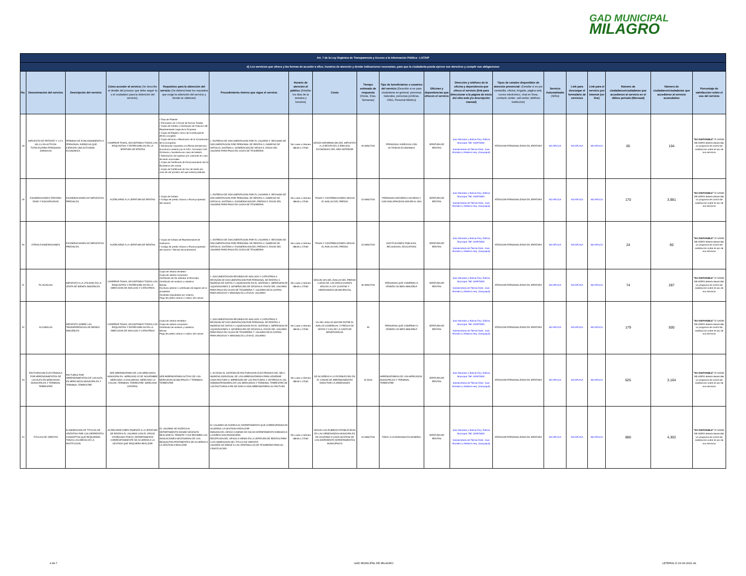GAD MUNICIPAL
MILAGRO
| Art. 7 de la Ley Orgánica de Transparencia y Acceso a la Información Pública - LOTAIP | | | | | | | | | | | | | | | | | | |
| d) Los servicios que ofrece y las formas de acceder a ellos, horarios de atención y demás indicaciones necesarias, para que la ciudadanía pueda ejercer sus derechos y cumplir sus obligaciones | | | | | | | | | | | | | | | | | | |
| No. | Denominación del servicio | Descripción del servicio | Cómo acceder al servicio (Se describe el detalle del proceso que debe seguir la o el ciudadano para la obtención del servicio). | Requisitos para la obtención del servicio (Se deberá listar los requisitos que exige la obtención del servicio y donde se obtienen) | Procedimiento interno que sigue el servicio | Horario de atención al público (Detallar los días de la semana y horarios) | Costo | Tiempo estimado de respuesta (Horas, Días, Semanas) | Tipo de beneficiarios o usuarios del servicio (Describir si es para ciudadanía en general, personas naturales, personas jurídicas, ONG, Personal Médico) | Oficinas y dependencias que ofrecen el servicio | Dirección y teléfono de la oficina y dependencia que ofrece el servicio (link para direccionar a la página de inicio del sitio web y/o descripción manual) | Tipos de canales disponibles de atención presencial: (Detallar si es por ventanilla, oficina, brigada, página web, correo electrónico, chat en línea, contacto center, call center, teléfono institución) | Servicio Automatizado (Si/No) | Link para descargar el formulario de servicios | Link para el servicio por internet (on line) | Número de ciudadanos/ciudadanas que accedieron al servicio en el último período (Mensual) | Número de ciudadanos/ciudadanas que accedieron al servicio acumulativo | Porcentaje de satisfacción sobre el uso del servicio |
| 18 | IMPUESTO DE PATENTE Y 1.5 X MIL A LOS ACTIVOS TOTALES,PARA PERSONAS JURIDICAS | PERMISO DE FUNCIONAMIENTO A PERSONAS JURIDICAS QUE EJERCEN UNA ACTIVIDAD ECONOMICA | COMPRAR TASAS, ADJUNTANDO TODOS LOS REQUISITOS Y ENTREGARLOS EN LA JEFATURA DE RENTAS | • Tasa de Patente • Formulario de 1.5x1mil de Activos Totales • Copia de Cédula y Certificado de Votación del Representante Legal de la Empresa • Copia de Registro Único de Contribuyente (RUC) completo • Copia del Acta o Resolución de la Constitución de la Compañía • Declaración Impuesto a la Renta del ejercicio económico anterior por el S.R.I. formulario 102, Ordinaria y Sustitutiva en caso de haberlo • Distribución de ingresos por cantones en caso de tener sucursales • Copia de Certificado de Funcionamiento de los Bomberos año actual • Copia de Certificado de Uso de Suelo (en caso de ser primera vez que solicita patente) | 1. ENTREGA DE DOCUMENTACION POR EL USUARIO 2. REVISION DE DOCUMENTACION POR PERSONAL DE RENTAS 3. INGRESO DE DATOS AL SISTEMA 4. GENERACION DE DEUDA 5. ENVIO DEL USUARIO PARA PAGO EN CAJAS DE TESORERIA | De Lunes a Viernes 08h00 a 17h00 | SEGÚN INFORMACION DEL IMPUESTO A LA RENTA DEL EJERCICIO ECONOMICO DEL AÑO ANTERIOR | 20 MINUTOS | PERSONAS JURIDICAS CON ACTIVIDAD ECONOMICA | JEFATURA DE RENTAS | Juan Montalvo y Bolívar Esq. Edificio Municipal. Telf. 042970002. Subsecretaria de Tierras Direc. Juan Montalvo y Malecón esq. (Guayaquil) | ATENCION PERSONALIZADA EN JEFATURA | NO APLICA | NO APLICA | NO APLICA | 65 | 104 | "NO DISPONIBLE" El GADM-MILAGRO deberá desarrollar un programa de control de satisfacción sobre el uso de sus servicios |
| 19 | EXONERACIONES TERCERA EDAD Y DISCAPACIDAD | EXONERACIONES DE IMPUESTOS PREDIALES | ACERCARSE A LA JEFATURA DE RENTAS | • Copia de Cédula • Codigo de predio Urbano o Rural propiedad del usuario | 1. ENTREGA DE DOCUMENTACION POR EL USUARIO 2. REVISION DE DOCUMENTACION POR PERSONAL DE RENTAS 3. INGRESO DE DATOS AL SISTEMA 4. EXONERACION DEL PREDIO 5. ENVIO DEL USUARIO PARA PAGO EN CAJAS DE TESORERIA | De Lunes a Viernes 08h00 a 17h00 | TASAS Y CONTRIBUCIONES SEGÚN EL AVALUO DEL PREDIO | 10 MINUTOS | PERSONAS MAYORES A 65 AÑOS Y CON DISCAPACIDAD MAYOR AL 40% | JEFATURA DE RENTAS | Juan Montalvo y Bolívar Esq. Edificio Municipal. Telf. 042970002. Subsecretaria de Tierras Direc. Juan Montalvo y Malecón esq. (Guayaquil) | ATENCION PERSONALIZADA EN JEFATURA | NO APLICA | NO APLICA | NO APLICA | 170 | 3,981 | "NO DISPONIBLE" El GADM-MILAGRO deberá desarrollar un programa de control de satisfacción sobre el uso de sus servicios |
| 20 | OTRAS EXONERACIONES | EXONERACIONES DE IMPUESTOS PREDIALES | ACERCARSE A LA JEFATURA DE RENTAS | • Copia de Cédula de Representante de Institución • Codigo de predio Urbano o Rural propiedad del usuario • Demás documentación | 1. ENTREGA DE DOCUMENTACION POR EL USUARIO 2. REVISION DE DOCUMENTACION POR PERSONAL DE RENTAS 3. INGRESO DE DATOS AL SISTEMA 4. EXONERACION DEL PREDIO 5. ENVIO DEL USUARIO PARA PAGO EN CAJAS DE TESORERIA | De Lunes a Viernes 08h00 a 17h00 | TASAS Y CONTRIBUCIONES SEGÚN EL AVALUO DEL PREDIO | 15 MINUTOS | INSTITUCIONES PUBLICAS, RELIGIOSAS, EDUCATIVAS | JEFATURA DE RENTAS | Juan Montalvo y Bolívar Esq. Edificio Municipal. Telf. 042970002. Subsecretaria de Tierras Direc. Juan Montalvo y Malecón esq. (Guayaquil) | ATENCION PERSONALIZADA EN JEFATURA | NO APLICA | NO APLICA | NO APLICA | 24 | 90 | "NO DISPONIBLE" El GADM-MILAGRO deberá desarrollar un programa de control de satisfacción sobre el uso de sus servicios |
| 21 | PLUSVALIAS | IMPUESTO A LA UTILIDAD EN LA VENTA DE BIENES INMUEBLES | COMPRAR TASAS, ADJUNTANDO TODOS LOS REQUISITOS Y ENTREGARLOS EN LA DIRECCION DE AVALUOS Y CATASTROS | Copia de cédula vendedor Copia de cédula comprador Certificado de No adeudar al Municipio Certificado de avalúos y catastros Minuta Escritura anterior o certificado de registro de la propiedad Alcabalas (liquidadas por notario) Pago de predio urbano o rustico año actual | 1. DOCUMENTACION RECIBIDA DE AVALUOS Y CATASTROS 2. REVISION DE DOCUMENTACION POR PERSONAL DE RENTAS 3. INGRESO DE DATOS Y LIQUIDACION EN EL SISTEMA 4. IMPRESION DE LIQUIDACIONES 5. GENERACION DE DEUDAS 6. ENVIO DEL USUARIO PARA PAGO EN CAJAS DE TESORERIA 7. USUARIO DEJA COPIAS PARA ARCHIVO Y ORIGINALES LLEVA EL USUARIO | De Lunes a Viernes 08h00 a 17h00 | SEGÚN 10% DEL AVALUO DEL PREDIO LUEGO DE LAS DEDUCCIONES SEGÚN LA LEY (COOTAD Y ORDENANZAS MUNICIPALES) | 30 MINUTOS | PERSONAS QUE COMPRAN O VENDEN UN BIEN INMUEBLE | JEFATURA DE RENTAS | Juan Montalvo y Bolívar Esq. Edificio Municipal. Telf. 042970002. Subsecretaria de Tierras Direc. Juan Montalvo y Malecón esq. (Guayaquil) | ATENCION PERSONALIZADA EN JEFATURA | NO APLICA | NO APLICA | NO APLICA | 74 | 287 | "NO DISPONIBLE" El GADM-MILAGRO deberá desarrollar un programa de control de satisfacción sobre el uso de sus servicios |
| 22 | ALCABALAS | IMPUESTO SOBRE LAS TRANSFERENCIAS DE BIENES INMUEBLES | COMPRAR TASAS, ADJUNTANDO TODOS LOS REQUISITOS Y ENTREGARLOS EN LA DIRECCION DE AVALUOS Y CATASTROS | Copia de cédula vendedor Copia de cédula comprador Certificado de avalúos y catastros Minuta Pago de predio urbano o rustico año actual | 1. DOCUMENTACION RECIBIDA DE AVALUOS Y CATASTROS 2. REVISION DE DOCUMENTACION POR PERSONAL DE RENTAS 3. INGRESO DE DATOS Y LIQUIDACION EN EL SISTEMA 4. IMPRESION DE LIQUIDACIONES 5. GENERACION DE DEUDAS 6. ENVIO DEL USUARIO PARA PAGO EN CAJAS DE TESORERIA 7. USUARIO DEJA COPIAS PARA ARCHIVO Y ORIGINALES LLEVA EL USUARIO | De Lunes a Viernes 08h00 a 17h00 | 1% DEL AVALUO MAYOR ENTRE EL AVALUO COMERCIAL Y PRECIO DE VENTA Y 0,3% DE LA JUNTA DE BENEFICENCIA | 30 | PERSONAS QUE COMPRAN O VENDEN UN BIEN INMUEBLE | JEFATURA DE RENTAS | Juan Montalvo y Bolívar Esq. Edificio Municipal. Telf. 042970002. Subsecretaria de Tierras Direc. Juan Montalvo y Malecón esq. (Guayaquil) | ATENCION PERSONALIZADA EN JEFATURA | NO APLICA | NO APLICA | NO APLICA | 179 | 500 | "NO DISPONIBLE" El GADM-MILAGRO deberá desarrollar un programa de control de satisfacción sobre el uso de sus servicios |
| 23 | FACTURACION ELECTRONICA POR ARRENDAMIENTOS DE LOCALES EN MERCADOS MUNICIPALES Y TERMINAL TERRESTRE | FACTURAS POR ARRENDAMIENTOS DE LOCALES EN MERCADOS MUNICIPALES Y TERMINAL TERRESTRE | SER ARRENDATARIO DE LOS MERCADOS MUNICIPALES: -MERCADO 22 DE NOVIEMBRE -MERCADO LA DOLOROSA -MERCADO LA COLON -TERMINAL TERRESTRE -MERCADO CENTRAL | SER ARRENDATARIO ACTIVO DE LOS MERCADOS MUNICIPALES Y TERMINAL TERRESTRE | 1. ACCESO AL SISTEMA DE FACTURACION ELECTRONICA DEL SRI 2. INGRESO INDIVIDUAL DE LOS ARRENDATARIOS PARA GENERAR CADA FACTURA 3. IMPRESIÓN DE LAS FACTURAS 4. ENTREGA A LOS ADMINISTRADORES DE LOS MERCADOS Y TERMINAL TERRESTRE DE LAS FACTURAS A FIN DE DAR A CADA ARRENDATARIO SU FACTURA | De Lunes a Viernes 08h00 a 17h00 | DE ACUERDO A LO ESTABLECIDO EN EL CANON DE ARRENDAMIENTO DADO POR LA ORDENANZA | 15 DIAS | ARRENDATARIOS DE LOS MERCADOS MUNICIPALES Y TERMINAL TERRESTRE | JEFATURA DE RENTAS | Juan Montalvo y Bolívar Esq. Edificio Municipal. Telf. 042970002. Subsecretaria de Tierras Direc. Juan Montalvo y Malecón esq. (Guayaquil) | ATENCION PERSONALIZADA EN JEFATURA | NO APLICA | NO APLICA | NO APLICA | 625 | 3,164 | "NO DISPONIBLE" El GADM-MILAGRO deberá desarrollar un programa de control de satisfacción sobre el uso de sus servicios |
| 24 | TITULOS DE CREDITO | ELABORACION DE TITULOS DE CREDITOS POR LOS DIFERENTES CONCEPTOS QUE REQUIERAN TODAS LAS AREAS DE LA INSTITUCION | ACERCARSE DIRECTAMENTE A LA JEFATURA DE RENTAS EL USUARIO CON EL OFICIO OTORGADO POR EL DEPARTAMENTO CORRESPONDIENTE DE ACUERDO A LA GESTION QUE REQUIERA REALIZAR | EL USUARIO SE ACERCA AL DEPARTAMENTO DONDE NECESITA REALIZAR EL TRAMITE Y AHI RECIBIRA LAS INDICACIONES NECESARIAS DE LOS REQUISITOS PERTINENTES DE ACUERDO A LA GESTION A REALIZAR | EL USUARIO SE ACERCA AL DEPARTAMENTO QUE CORRESPONDA DE ACUERDO LA GESTION A REALIZAR EMISION DEL OFICIO O MEMO DE DICHO DEPARTAMENTO DIRIGIDO A LA DIRECCION FINANCIERA RECEPCION DEL OFICIO O MEMO EN LA JEFATURA DE RENTAS PARA LA ELABORACION DEL TITULO DE CREDITO USUARIO SE DIRIGE A LAS VENTANILLAS DE TESORERIA PARA SU CANCELACION | De Lunes a Viernes 08h00 a 17h00 | SEGÚN LOS RUBROS ESTABLECIDOS EN LAS ORDENANZAS MUNICIPALES DE ACUERDO A CADA GESTION DE LOS DIEFERENTE DEPARTAMENTOS MUNICIPALES | 10 MINUTOS | TODA LA CIUDADANIA EN GENERAL | JEFATURA DE RENTAS | Juan Montalvo y Bolívar Esq. Edificio Municipal. Telf. 042970002. Subsecretaria de Tierras Direc. Juan Montalvo y Malecón esq. (Guayaquil) | ATENCION PERSONALIZADA EN JEFATURA | NO APLICA | NO APLICA | NO APLICA | 880 | 4,302 | "NO DISPONIBLE" El GADM-MILAGRO deberá desarrollar un programa de control de satisfacción sobre el uso de sus servicios |
4 de 7 GAD MUNICIPAL DE MILAGRO LETERAL D 23-09-2016.xls